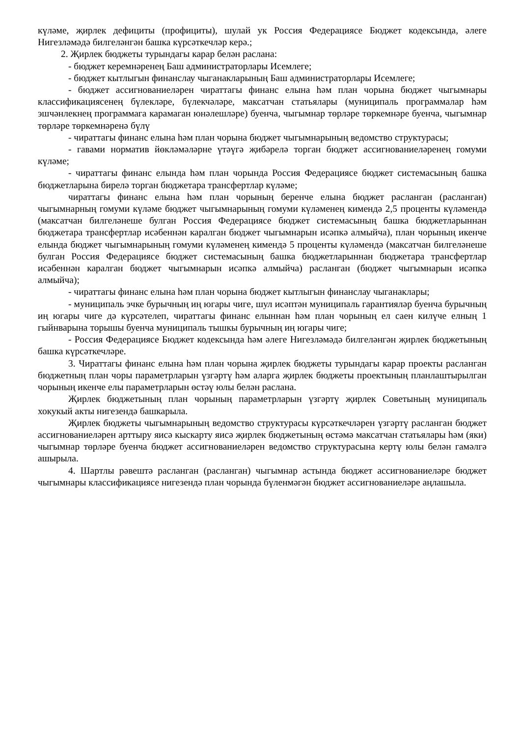күләме, җирлек дефициты (профициты), шулай ук Россия Федерациясе Бюджет кодексында, әлеге Нигезләмәдә билгеләнгән башка күрсәткечләр керә.;
2. Җирлек бюджеты турындагы карар белән раслана:
- бюджет керемнәренең Баш администраторлары Исемлеге;
- бюджет кытлыгын финанслау чыганакларының Баш администраторлары Исемлеге;
- бюджет ассигнованиеләрен чираттагы финанс елына һәм план чорына бюджет чыгымнары классификациясенең бүлекләре, бүлекчәләре, максатчан статьялары (муниципаль программалар һәм эшчәнлекнең программага карамаган юнәлешләре) буенча, чыгымнар төрләре төркемнәре буенча, чыгымнар төрләре төркемнәренә бүлү
- чираттагы финанс елына һәм план чорына бюджет чыгымнарының ведомство структурасы;
- гавами норматив йөкләмәләрне үтәүгә җибәрелә торган бюджет ассигнованиеләренең гомуми күләме;
- чираттагы финанс елында һәм план чорында Россия Федерациясе бюджет системасының башка бюджетларына бирелә торган бюджетара трансфертлар күләме;
чираттагы финанс елына һәм план чорының беренче елына бюджет расланган (расланган) чыгымнарның гомуми күләме бюджет чыгымнарының гомуми күләменең кимендә 2,5 проценты күләмендә (максатчан билгеләнеше булган Россия Федерациясе бюджет системасының башка бюджетларыннан бюджетара трансфертлар исәбеннән каралган бюджет чыгымнарын исәпкә алмыйча), план чорының икенче елында бюджет чыгымнарының гомуми күләменең кимендә 5 проценты күләмендә (максатчан билгеләнеше булган Россия Федерациясе бюджет системасының башка бюджетларыннан бюджетара трансфертлар исәбеннән каралган бюджет чыгымнарын исәпкә алмыйча) расланган (бюджет чыгымнарын исәпкә алмыйча);
- чираттагы финанс елына һәм план чорына бюджет кытлыгын финанслау чыганаклары;
- муниципаль эчке бурычның иң югары чиге, шул исәптән муниципаль гарантияләр буенча бурычның иң югары чиге дә күрсәтелеп, чираттагы финанс елыннан һәм план чорының ел саен килүче елның 1 гыйнварына торышы буенча муниципаль тышкы бурычның иң югары чиге;
- Россия Федерациясе Бюджет кодексында һәм әлеге Нигезләмәдә билгеләнгән җирлек бюджетының башка күрсәткечләре.
3. Чираттагы финанс елына һәм план чорына җирлек бюджеты турындагы карар проекты расланган бюджетның план чоры параметрларын үзгәртү һәм аларга җирлек бюджеты проектының планлаштырылган чорының икенче елы параметрларын өстәү юлы белән раслана.
Җирлек бюджетының план чорының параметрларын үзгәртү җирлек Советының муниципаль хокукый акты нигезендә башкарыла.
Җирлек бюджеты чыгымнарының ведомство структурасы күрсәткечләрен үзгәртү расланган бюджет ассигнованиеләрен арттыру яисә кыскарту яисә җирлек бюджетының өстәмә максатчан статьялары һәм (яки) чыгымнар төрләре буенча бюджет ассигнованиеләрен ведомство структурасына кертү юлы белән гамәлгә ашырыла.
4. Шартлы рәвештә расланган (расланган) чыгымнар астында бюджет ассигнованиеләре бюджет чыгымнары классификациясе нигезендә план чорында бүленмәгән бюджет ассигнованиеләре аңлашыла.